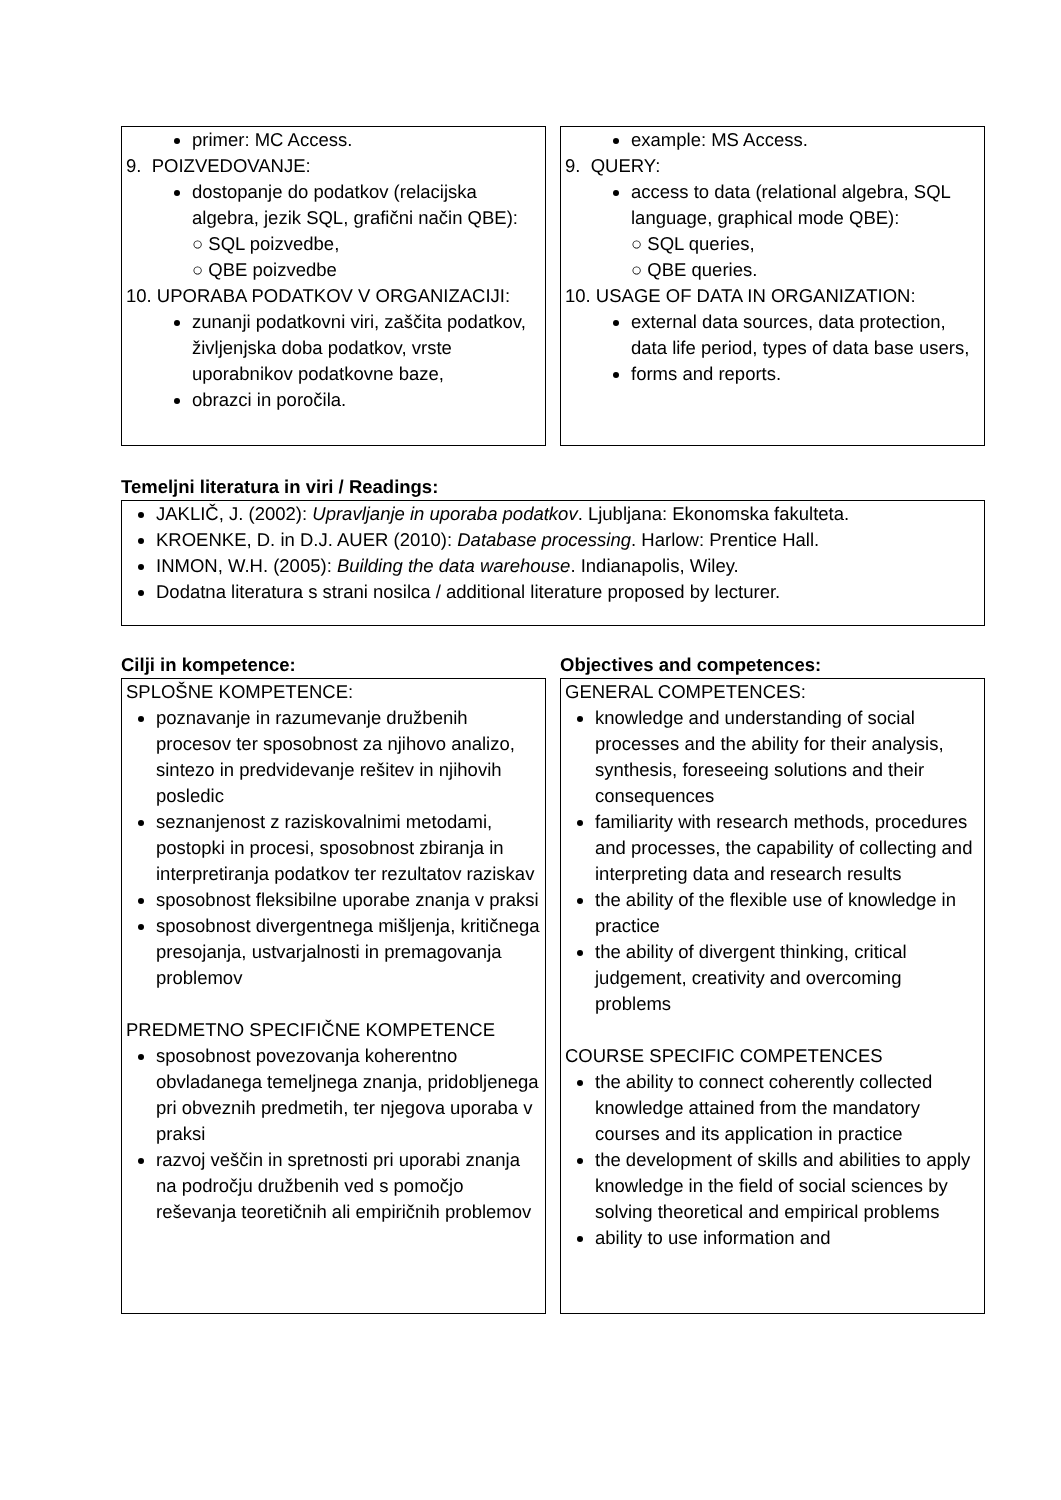primer: MC Access.
9. POIZVEDOVANJE:
dostopanje do podatkov (relacijska algebra, jezik SQL, grafični način QBE):
○ SQL poizvedbe,
○ QBE poizvedbe
10. UPORABA PODATKOV V ORGANIZACIJI:
zunanji podatkovni viri, zaščita podatkov, življenjska doba podatkov, vrste uporabnikov podatkovne baze,
obrazci in poročila.
example: MS Access.
9. QUERY:
access to data (relational algebra, SQL language, graphical mode QBE):
○ SQL queries,
○ QBE queries.
10. USAGE OF DATA IN ORGANIZATION:
external data sources, data protection, data life period, types of data base users,
forms and reports.
Temeljni literatura in viri / Readings:
JAKLIČ, J. (2002): Upravljanje in uporaba podatkov. Ljubljana: Ekonomska fakulteta.
KROENKE, D. in D.J. AUER (2010): Database processing. Harlow: Prentice Hall.
INMON, W.H. (2005): Building the data warehouse. Indianapolis, Wiley.
Dodatna literatura s strani nosilca / additional literature proposed by lecturer.
Cilji in kompetence:
SPLOŠNE KOMPETENCE:
poznavanje in razumevanje družbenih procesov ter sposobnost za njihovo analizo, sintezo in predvidevanje rešitev in njihovih posledic
seznanjenost z raziskovalnimi metodami, postopki in procesi, sposobnost zbiranja in interpretiranja podatkov ter rezultatov raziskav
sposobnost fleksibilne uporabe znanja v praksi
sposobnost divergentnega mišljenja, kritičnega presojanja, ustvarjalnosti in premagovanja problemov
PREDMETNO SPECIFIČNE KOMPETENCE
sposobnost povezovanja koherentno obvladanega temeljnega znanja, pridobljenega pri obveznih predmetih, ter njegova uporaba v praksi
razvoj veščin in spretnosti pri uporabi znanja na področju družbenih ved s pomočjo reševanja teoretičnih ali empiričnih problemov
Objectives and competences:
GENERAL COMPETENCES:
knowledge and understanding of social processes and the ability for their analysis, synthesis, foreseeing solutions and their consequences
familiarity with research methods, procedures and processes, the capability of collecting and interpreting data and research results
the ability of the flexible use of knowledge in practice
the ability of divergent thinking, critical judgement, creativity and overcoming problems
COURSE SPECIFIC COMPETENCES
the ability to connect coherently collected knowledge attained from the mandatory courses and its application in practice
the development of skills and abilities to apply knowledge in the field of social sciences by solving theoretical and empirical problems
ability to use information and